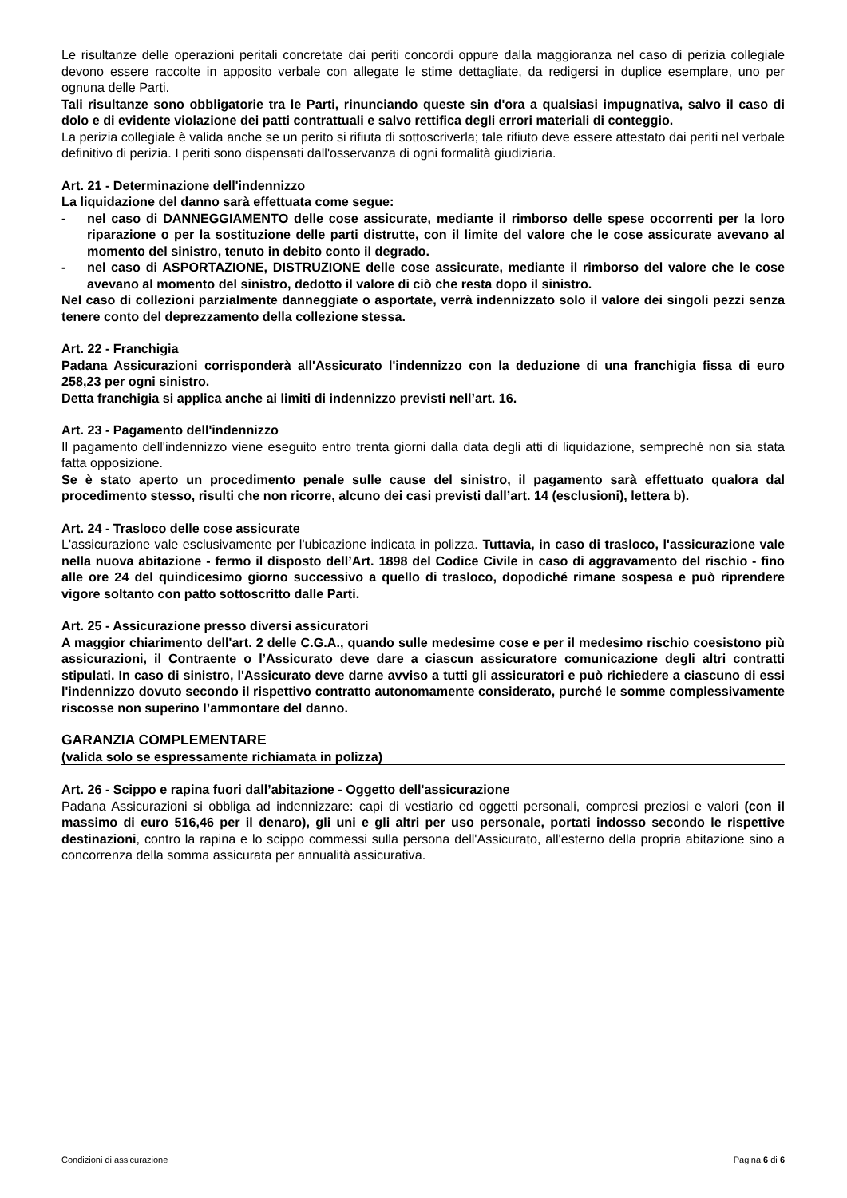Le risultanze delle operazioni peritali concretate dai periti concordi oppure dalla maggioranza nel caso di perizia collegiale devono essere raccolte in apposito verbale con allegate le stime dettagliate, da redigersi in duplice esemplare, uno per ognuna delle Parti.
Tali risultanze sono obbligatorie tra le Parti, rinunciando queste sin d'ora a qualsiasi impugnativa, salvo il caso di dolo e di evidente violazione dei patti contrattuali e salvo rettifica degli errori materiali di conteggio.
La perizia collegiale è valida anche se un perito si rifiuta di sottoscriverla; tale rifiuto deve essere attestato dai periti nel verbale definitivo di perizia. I periti sono dispensati dall'osservanza di ogni formalità giudiziaria.
Art. 21 - Determinazione dell'indennizzo
La liquidazione del danno sarà effettuata come segue:
- nel caso di DANNEGGIAMENTO delle cose assicurate, mediante il rimborso delle spese occorrenti per la loro riparazione o per la sostituzione delle parti distrutte, con il limite del valore che le cose assicurate avevano al momento del sinistro, tenuto in debito conto il degrado.
- nel caso di ASPORTAZIONE, DISTRUZIONE delle cose assicurate, mediante il rimborso del valore che le cose avevano al momento del sinistro, dedotto il valore di ciò che resta dopo il sinistro.
Nel caso di collezioni parzialmente danneggiate o asportate, verrà indennizzato solo il valore dei singoli pezzi senza tenere conto del deprezzamento della collezione stessa.
Art. 22 - Franchigia
Padana Assicurazioni corrisponderà all'Assicurato l'indennizzo con la deduzione di una franchigia fissa di euro 258,23 per ogni sinistro.
Detta franchigia si applica anche ai limiti di indennizzo previsti nell’art. 16.
Art. 23 - Pagamento dell'indennizzo
Il pagamento dell'indennizzo viene eseguito entro trenta giorni dalla data degli atti di liquidazione, sempreché non sia stata fatta opposizione.
Se è stato aperto un procedimento penale sulle cause del sinistro, il pagamento sarà effettuato qualora dal procedimento stesso, risulti che non ricorre, alcuno dei casi previsti dall’art. 14 (esclusioni), lettera b).
Art. 24 - Trasloco delle cose assicurate
L'assicurazione vale esclusivamente per l'ubicazione indicata in polizza. Tuttavia, in caso di trasloco, l'assicurazione vale nella nuova abitazione - fermo il disposto dell’Art. 1898 del Codice Civile in caso di aggravamento del rischio - fino alle ore 24 del quindicesimo giorno successivo a quello di trasloco, dopodiché rimane sospesa e può riprendere vigore soltanto con patto sottoscritto dalle Parti.
Art. 25 - Assicurazione presso diversi assicuratori
A maggior chiarimento dell'art. 2 delle C.G.A., quando sulle medesime cose e per il medesimo rischio coesistono più assicurazioni, il Contraente o l’Assicurato deve dare a ciascun assicuratore comunicazione degli altri contratti stipulati. In caso di sinistro, l'Assicurato deve darne avviso a tutti gli assicuratori e può richiedere a ciascuno di essi l'indennizzo dovuto secondo il rispettivo contratto autonomamente considerato, purché le somme complessivamente riscosse non superino l’ammontare del danno.
GARANZIA COMPLEMENTARE
(valida solo se espressamente richiamata in polizza)
Art. 26 - Scippo e rapina fuori dall’abitazione - Oggetto dell'assicurazione
Padana Assicurazioni si obbliga ad indennizzare: capi di vestiario ed oggetti personali, compresi preziosi e valori (con il massimo di euro 516,46 per il denaro), gli uni e gli altri per uso personale, portati indosso secondo le rispettive destinazioni, contro la rapina e lo scippo commessi sulla persona dell'Assicurato, all'esterno della propria abitazione sino a concorrenza della somma assicurata per annualità assicurativa.
Condizioni di assicurazione Pagina 6 di 6